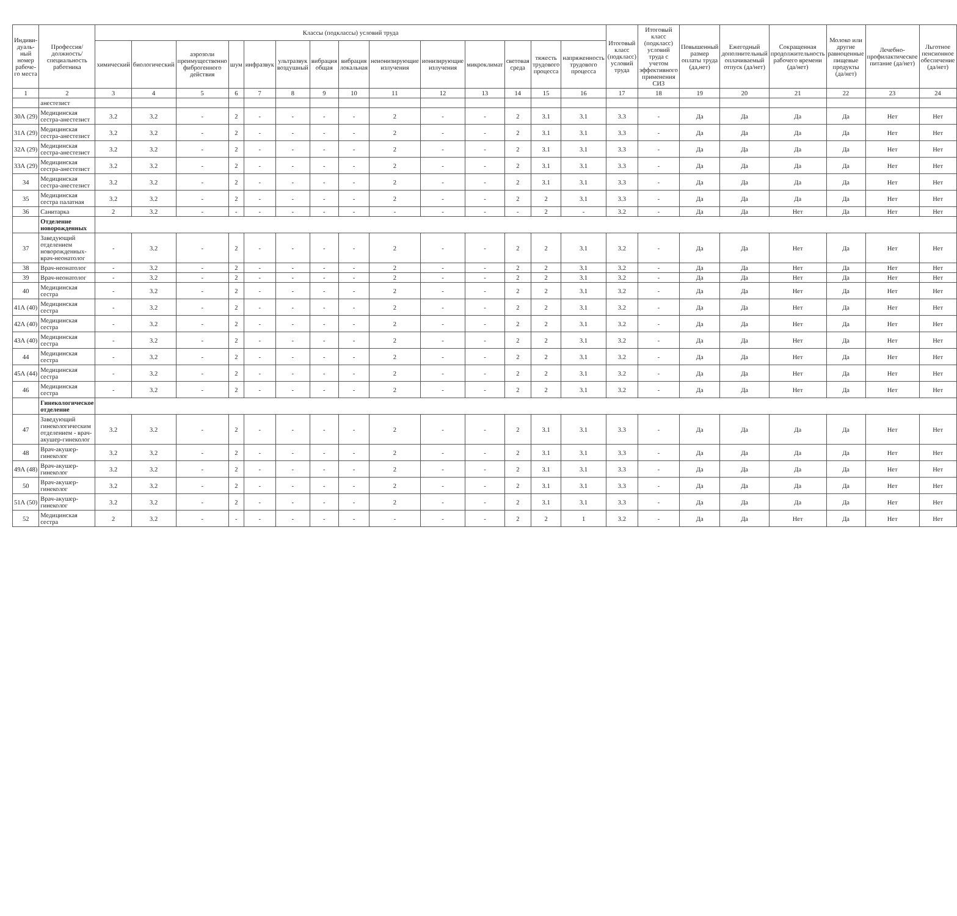| Индиви-дуаль-ный номер рабоче-го места | Профессия/ должность/ специальность работника | Классы (подклассы) условий труда | | | | | | | | | | | | | | Итоговый класс (подкласс) условий труда | Итоговый класс (подкласс) условий труда с учетом эффективного применения СИЗ | Повышенный размер оплаты труда (да,нет) | Ежегодный дополнительный оплачиваемый отпуск (да/нет) | Сокращенная продолжительность рабочего времени (да/нет) | Молоко или другие равноценные пищевые продукты (да/нет) | Лечебно-профилактическое питание (да/нет) | Льготное пенсионное обеспечение (да/нет) |
| --- | --- | --- | --- | --- | --- | --- | --- | --- | --- | --- | --- | --- | --- | --- | --- | --- | --- | --- | --- | --- | --- | --- | --- |
| | | химический | биологический | аэрозоли преимущественно фиброгенного действия | шум | инфразвук | ультразвук воздушный | вибрация общая | вибрация локальная | неионизирующие излучения | ионизирующие излучения | микроклимат | световая среда | тяжесть трудового процесса | напряженность трудового процесса | | | | | | | | |
| 1 | 2 | 3 | 4 | 5 | 6 | 7 | 8 | 9 | 10 | 11 | 12 | 13 | 14 | 15 | 16 | 17 | 18 | 19 | 20 | 21 | 22 | 23 | 24 |
| | анестезист | | | | | | | | | | | | | | | | | | | | | | |
| 30А (29) | Медицинская сестра-анестезист | 3.2 | 3.2 | - | 2 | - | - | - | - | 2 | - | - | 2 | 3.1 | 3.1 | 3.3 | - | Да | Да | Да | Да | Нет | Нет |
| 31А (29) | Медицинская сестра-анестезист | 3.2 | 3.2 | - | 2 | - | - | - | - | 2 | - | - | 2 | 3.1 | 3.1 | 3.3 | - | Да | Да | Да | Да | Нет | Нет |
| 32А (29) | Медицинская сестра-анестезист | 3.2 | 3.2 | - | 2 | - | - | - | - | 2 | - | - | 2 | 3.1 | 3.1 | 3.3 | - | Да | Да | Да | Да | Нет | Нет |
| 33А (29) | Медицинская сестра-анестезист | 3.2 | 3.2 | - | 2 | - | - | - | - | 2 | - | - | 2 | 3.1 | 3.1 | 3.3 | - | Да | Да | Да | Да | Нет | Нет |
| 34 | Медицинская сестра-анестезист | 3.2 | 3.2 | - | 2 | - | - | - | - | 2 | - | - | 2 | 3.1 | 3.1 | 3.3 | - | Да | Да | Да | Да | Нет | Нет |
| 35 | Медицинская сестра палатная | 3.2 | 3.2 | - | 2 | - | - | - | - | 2 | - | - | 2 | 2 | 3.1 | 3.3 | - | Да | Да | Да | Да | Нет | Нет |
| 36 | Санитарка | 2 | 3.2 | - | - | - | - | - | - | - | - | - | - | 2 | - | 3.2 | - | Да | Да | Нет | Да | Нет | Нет |
| | Отделение новорожденных | | | | | | | | | | | | | | | | | | | | | | |
| 37 | Заведующий отделением новорожденных-врач-неонатолог | - | 3.2 | - | 2 | - | - | - | - | 2 | - | - | 2 | 2 | 3.1 | 3.2 | - | Да | Да | Нет | Да | Нет | Нет |
| 38 | Врач-неонатолог | - | 3.2 | - | 2 | - | - | - | - | 2 | - | - | 2 | 2 | 3.1 | 3.2 | - | Да | Да | Нет | Да | Нет | Нет |
| 39 | Врач-неонатолог | - | 3.2 | - | 2 | - | - | - | - | 2 | - | - | 2 | 2 | 3.1 | 3.2 | - | Да | Да | Нет | Да | Нет | Нет |
| 40 | Медицинская сестра | - | 3.2 | - | 2 | - | - | - | - | 2 | - | - | 2 | 2 | 3.1 | 3.2 | - | Да | Да | Нет | Да | Нет | Нет |
| 41А (40) | Медицинская сестра | - | 3.2 | - | 2 | - | - | - | - | 2 | - | - | 2 | 2 | 3.1 | 3.2 | - | Да | Да | Нет | Да | Нет | Нет |
| 42А (40) | Медицинская сестра | - | 3.2 | - | 2 | - | - | - | - | 2 | - | - | 2 | 2 | 3.1 | 3.2 | - | Да | Да | Нет | Да | Нет | Нет |
| 43А (40) | Медицинская сестра | - | 3.2 | - | 2 | - | - | - | - | 2 | - | - | 2 | 2 | 3.1 | 3.2 | - | Да | Да | Нет | Да | Нет | Нет |
| 44 | Медицинская сестра | - | 3.2 | - | 2 | - | - | - | - | 2 | - | - | 2 | 2 | 3.1 | 3.2 | - | Да | Да | Нет | Да | Нет | Нет |
| 45А (44) | Медицинская сестра | - | 3.2 | - | 2 | - | - | - | - | 2 | - | - | 2 | 2 | 3.1 | 3.2 | - | Да | Да | Нет | Да | Нет | Нет |
| 46 | Медицинская сестра | - | 3.2 | - | 2 | - | - | - | - | 2 | - | - | 2 | 2 | 3.1 | 3.2 | - | Да | Да | Нет | Да | Нет | Нет |
| | Гинекологическое отделение | | | | | | | | | | | | | | | | | | | | | | |
| 47 | Заведующий гинекологическим отделением - врач-акушер-гинеколог | 3.2 | 3.2 | - | 2 | - | - | - | - | 2 | - | - | 2 | 3.1 | 3.1 | 3.3 | - | Да | Да | Да | Да | Нет | Нет |
| 48 | Врач-акушер-гинеколог | 3.2 | 3.2 | - | 2 | - | - | - | - | 2 | - | - | 2 | 3.1 | 3.1 | 3.3 | - | Да | Да | Да | Да | Нет | Нет |
| 49А (48) | Врач-акушер-гинеколог | 3.2 | 3.2 | - | 2 | - | - | - | - | 2 | - | - | 2 | 3.1 | 3.1 | 3.3 | - | Да | Да | Да | Да | Нет | Нет |
| 50 | Врач-акушер-гинеколог | 3.2 | 3.2 | - | 2 | - | - | - | - | 2 | - | - | 2 | 3.1 | 3.1 | 3.3 | - | Да | Да | Да | Да | Нет | Нет |
| 51А (50) | Врач-акушер-гинеколог | 3.2 | 3.2 | - | 2 | - | - | - | - | 2 | - | - | 2 | 3.1 | 3.1 | 3.3 | - | Да | Да | Да | Да | Нет | Нет |
| 52 | Медицинская сестра | 2 | 3.2 | - | - | - | - | - | - | - | - | - | 2 | 2 | 1 | 3.2 | - | Да | Да | Нет | Да | Нет | Нет |